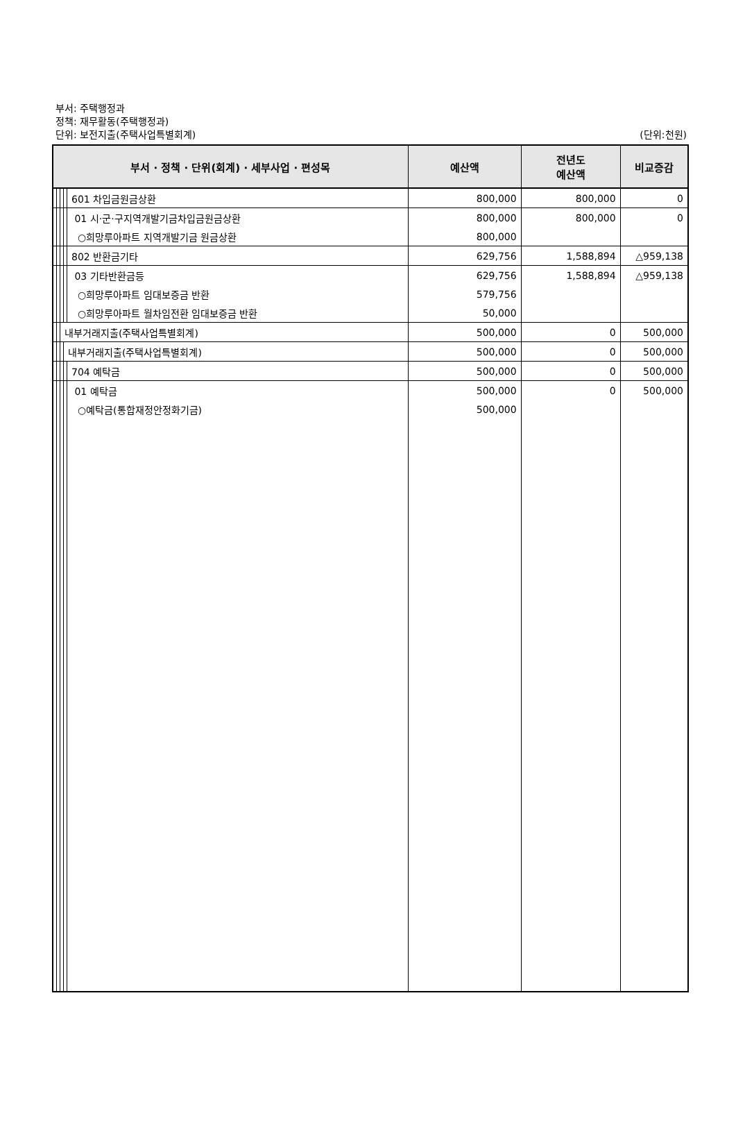부서: 주택행정과
정책: 재무활동(주택행정과)
단위: 보전지출(주택사업특별회계)
(단위:천원)
| 부서 · 정책 · 단위(회계) · 세부사업 · 편성목 | | | | | 예산액 | 전년도 예산액 | 비교증감 |
| --- | --- | --- | --- | --- | --- | --- | --- |
| | | | | 601 차입금원금상환 | 800,000 | 800,000 | 0 |
| | | | | 01 시·군·구지역개발기금차입금원금상환 | 800,000 | 800,000 | 0 |
| | | | | ○희망루아파트 지역개발기금 원금상환 | 800,000 | | |
| | | | | 802 반환금기타 | 629,756 | 1,588,894 | △959,138 |
| | | | | 03 기타반환금등 | 629,756 | 1,588,894 | △959,138 |
| | | | | ○희망루아파트 임대보증금 반환 | 579,756 | | |
| | | | | ○희망루아파트 월차임전환 임대보증금 반환 | 50,000 | | |
| | | 내부거래지출(주택사업특별회계) | | | 500,000 | 0 | 500,000 |
| | | | 내부거래지출(주택사업특별회계) | | 500,000 | 0 | 500,000 |
| | | | | 704 예탁금 | 500,000 | 0 | 500,000 |
| | | | | 01 예탁금 | 500,000 | 0 | 500,000 |
| | | | | ○예탁금(통합재정안정화기금) | 500,000 | | |